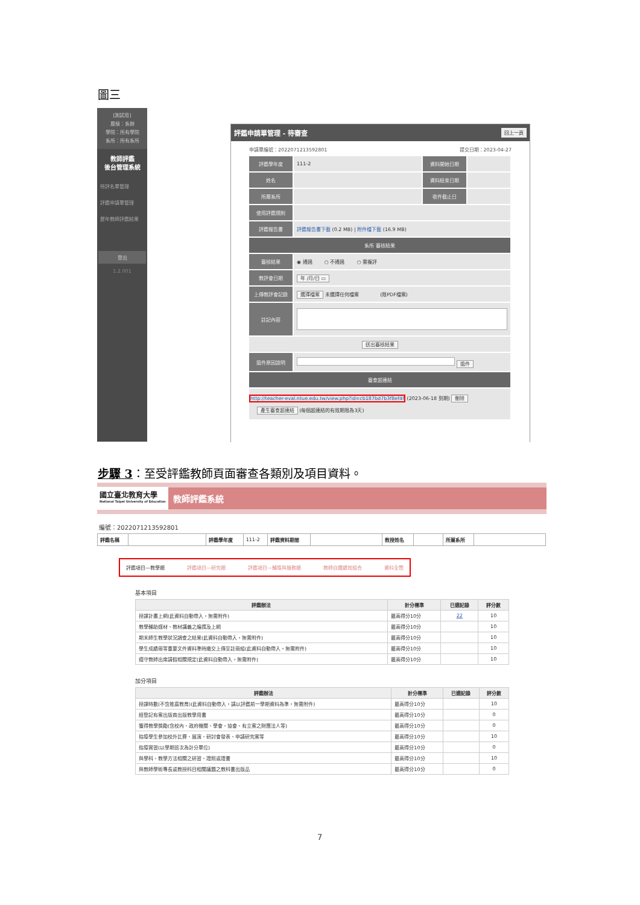圖三
[測試用]
層級：系辦
學院：所有學院
系所：所有系所
教師評鑑
後台管理系統
待評名單管理
評鑑申請單管理
歷年教師評鑑結果
登出
1.2.001
評鑑申請單管理 - 待審查 回上一頁
申請單編號：2022071213592801 提交日期：2023-04-27
| 評鑑學年度 | 111-2 | 資料開始日期 | |
| 姓名 | | 資料結束日期 | |
| 所屬系所 | | 收件截止日 | |
| 使用評鑑規則 | | | |
| 評鑑報告書 | 評鑑報告書下載 (0.2 MB) / 附件檔下載 (16.9 MB) | | |
| 系所 審核結果 | | | |
| 審核結果 | ◉ 通過 ○ 不通過 ○ 需複評 | | |
| 教評會日期 | 年 /月/日 ▭ | | |
| 上傳教評會記錄 | 選擇檔案 未選擇任何檔案 (限PDF檔案) | | |
| 註記內容 | | | |
| 送出審核結果 | | | |
| 退件原因說明 | 退件 | | |
| 審查超連結 | | | |
| http://teacher-eval.ntue.edu.tw/view.php?id=cb187bd7b3f8ef4f (2023-06-18 到期) 刪除 產生審查超連結 (每個超連結的有效期限為3天) | | | |
步驟 3：至受評鑑教師頁面審查各類別及項目資料。
國立臺北教育大學
National Taipei University of Education
教師評鑑系統
編號：2022071213592801
| 評鑑名稱 | | 評鑑學年度 | 111-2 | 評鑑資料期間 | | 教授姓名 | | 所屬系所 | |
評鑑項目—教學類 評鑑項目—研究類 評鑑項目—輔導與服務類 教師自選績效組合 資料全覽
基本項目
| 評鑑辦法 | 計分標準 | 已選記錄 | 評分數 |
| --- | --- | --- | --- |
| 授課計畫上網(此資料自動帶入，無需附件) | 最高得分10分 | 22 | 10 |
| 教學輔助媒材、教材講義之編撰及上網 | 最高得分10分 | | 10 |
| 期末師生教學狀況調查之結果(此資料自動帶入，無需附件) | 最高得分10分 | | 10 |
| 學生成績冊等重要文件資料準時繳交上傳至註冊組(此資料自動帶入，無需附件) | 最高得分10分 | | 10 |
| 遵守教師出席請假相關規定(此資料自動帶入，無需附件) | 最高得分10分 | | 10 |
加分項目
| 評鑑辦法 | 計分標準 | 已選記錄 | 評分數 |
| --- | --- | --- | --- |
| 授課時數(不含推廣教育)(此資料自動帶入，請以評鑑前一學期資料為準，無需附件) | 最高得分10分 | | 10 |
| 經登記有案出版商出版教學用書 | 最高得分10分 | | 0 |
| 獲得教學獎勵(含校內、政府機關、學會、協會、有立案之財團法人等) | 最高得分10分 | | 0 |
| 指導學生參加校外比賽、展演、研討會發表、申請研究案等 | 最高得分10分 | | 10 |
| 指導實習(以學期班次為計分單位) | 最高得分10分 | | 0 |
| 與學科、教學方法相關之研習、證照或證書 | 最高得分10分 | | 10 |
| 與教師學術專長或教授科目相關議題之教科書出版品 | 最高得分10分 | | 0 |
7